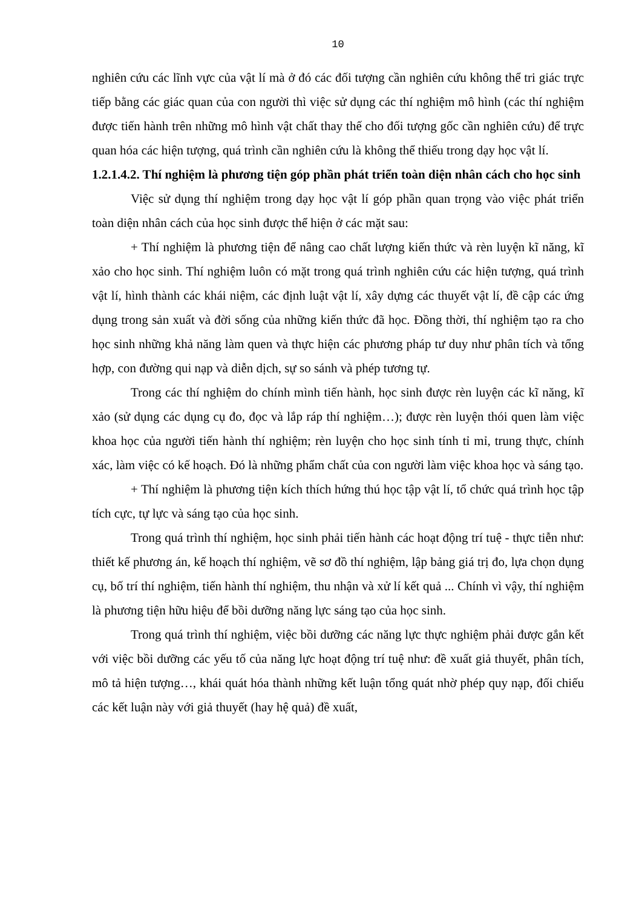10
nghiên cứu các lĩnh vực của vật lí mà ở đó các đối tượng cần nghiên cứu không thể tri giác trực tiếp bằng các giác quan của con người thì việc sử dụng các thí nghiệm mô hình (các thí nghiệm được tiến hành trên những mô hình vật chất thay thế cho đối tượng gốc cần nghiên cứu) để trực quan hóa các hiện tượng, quá trình cần nghiên cứu là không thể thiếu trong dạy học vật lí.
1.2.1.4.2. Thí nghiệm là phương tiện góp phần phát triển toàn diện nhân cách cho học sinh
Việc sử dụng thí nghiệm trong dạy học vật lí góp phần quan trọng vào việc phát triển toàn diện nhân cách của học sinh được thể hiện ở các mặt sau:
+ Thí nghiệm là phương tiện để nâng cao chất lượng kiến thức và rèn luyện kĩ năng, kĩ xảo cho học sinh. Thí nghiệm luôn có mặt trong quá trình nghiên cứu các hiện tượng, quá trình vật lí, hình thành các khái niệm, các định luật vật lí, xây dựng các thuyết vật lí, đề cập các ứng dụng trong sản xuất và đời sống của những kiến thức đã học. Đồng thời, thí nghiệm tạo ra cho học sinh những khả năng làm quen và thực hiện các phương pháp tư duy như phân tích và tổng hợp, con đường qui nạp và diễn dịch, sự so sánh và phép tương tự.
Trong các thí nghiệm do chính mình tiến hành, học sinh được rèn luyện các kĩ năng, kĩ xảo (sử dụng các dụng cụ đo, đọc và lắp ráp thí nghiệm…); được rèn luyện thói quen làm việc khoa học của người tiến hành thí nghiệm; rèn luyện cho học sinh tính tỉ mỉ, trung thực, chính xác, làm việc có kế hoạch. Đó là những phẩm chất của con người làm việc khoa học và sáng tạo.
+ Thí nghiệm là phương tiện kích thích hứng thú học tập vật lí, tổ chức quá trình học tập tích cực, tự lực và sáng tạo của học sinh.
Trong quá trình thí nghiệm, học sinh phải tiến hành các hoạt động trí tuệ - thực tiễn như: thiết kế phương án, kế hoạch thí nghiệm, vẽ sơ đồ thí nghiệm, lập bảng giá trị đo, lựa chọn dụng cụ, bố trí thí nghiệm, tiến hành thí nghiệm, thu nhận và xử lí kết quả ... Chính vì vậy, thí nghiệm là phương tiện hữu hiệu để bồi dưỡng năng lực sáng tạo của học sinh.
Trong quá trình thí nghiệm, việc bồi dưỡng các năng lực thực nghiệm phải được gắn kết với việc bồi dưỡng các yếu tố của năng lực hoạt động trí tuệ như: đề xuất giả thuyết, phân tích, mô tả hiện tượng…, khái quát hóa thành những kết luận tổng quát nhờ phép quy nạp, đối chiếu các kết luận này với giả thuyết (hay hệ quả) đề xuất,